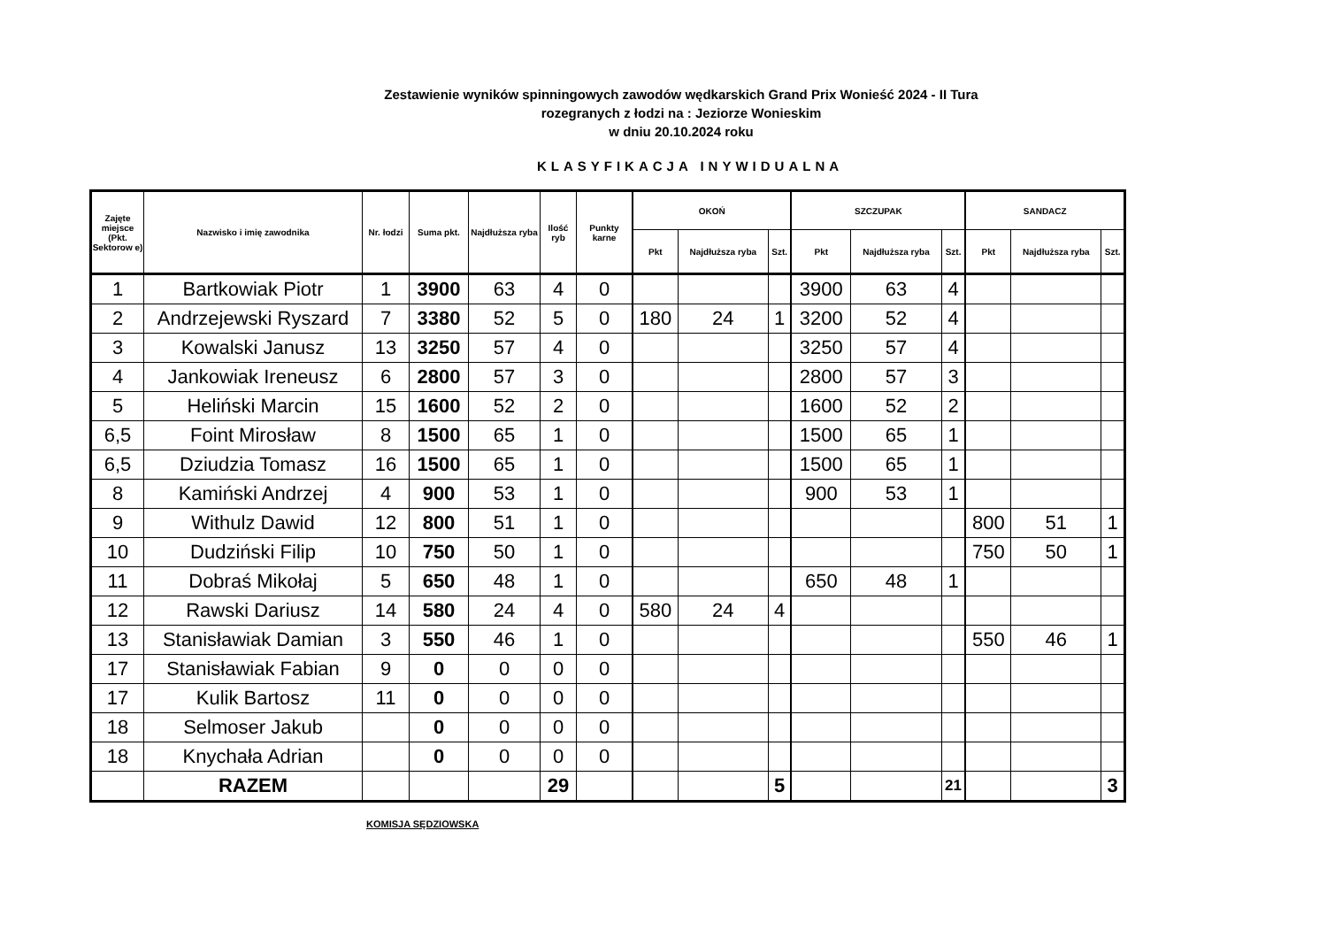Zestawienie wyników spinningowych zawodów wędkarskich Grand Prix Wonieść 2024 - II Tura
rozegranych z łodzi na : Jeziorze Wonieskim
w dniu 20.10.2024 roku
KLASYFIKACJA INYWIDUALNA
| Zajęte miejsce (Pkt. Sektorow e) | Nazwisko i imię zawodnika | Nr. łodzi | Suma pkt. | Najdłuższa ryba | Ilość ryb | Punkty karne | OKOŃ | | | SZCZUPAK | | | SANDACZ | | |
| --- | --- | --- | --- | --- | --- | --- | --- | --- | --- | --- | --- | --- | --- | --- | --- |
| | | | | | | | Pkt | Najdłuższa ryba | Szt. | Pkt | Najdłuższa ryba | Szt. | Pkt | Najdłuższa ryba | Szt. |
| 1 | Bartkowiak Piotr | 1 | 3900 | 63 | 4 | 0 | | | | 3900 | 63 | 4 | | | |
| 2 | Andrzejewski Ryszard | 7 | 3380 | 52 | 5 | 0 | 180 | 24 | 1 | 3200 | 52 | 4 | | | |
| 3 | Kowalski Janusz | 13 | 3250 | 57 | 4 | 0 | | | | 3250 | 57 | 4 | | | |
| 4 | Jankowiak Ireneusz | 6 | 2800 | 57 | 3 | 0 | | | | 2800 | 57 | 3 | | | |
| 5 | Heliński Marcin | 15 | 1600 | 52 | 2 | 0 | | | | 1600 | 52 | 2 | | | |
| 6,5 | Foint Mirosław | 8 | 1500 | 65 | 1 | 0 | | | | 1500 | 65 | 1 | | | |
| 6,5 | Dziudzia Tomasz | 16 | 1500 | 65 | 1 | 0 | | | | 1500 | 65 | 1 | | | |
| 8 | Kamiński Andrzej | 4 | 900 | 53 | 1 | 0 | | | | 900 | 53 | 1 | | | |
| 9 | Withulz Dawid | 12 | 800 | 51 | 1 | 0 | | | | | | | 800 | 51 | 1 |
| 10 | Dudziński Filip | 10 | 750 | 50 | 1 | 0 | | | | | | | 750 | 50 | 1 |
| 11 | Dobraś Mikołaj | 5 | 650 | 48 | 1 | 0 | | | | 650 | 48 | 1 | | | |
| 12 | Rawski Dariusz | 14 | 580 | 24 | 4 | 0 | 580 | 24 | 4 | | | | | | |
| 13 | Stanisławiak Damian | 3 | 550 | 46 | 1 | 0 | | | | | | | 550 | 46 | 1 |
| 17 | Stanisławiak Fabian | 9 | 0 | 0 | 0 | 0 | | | | | | | | | |
| 17 | Kulik Bartosz | 11 | 0 | 0 | 0 | 0 | | | | | | | | | |
| 18 | Selmoser Jakub | | 0 | 0 | 0 | 0 | | | | | | | | | |
| 18 | Knychała Adrian | | 0 | 0 | 0 | 0 | | | | | | | | | |
| | RAZEM | | | | 29 | | | | 5 | | | 21 | | | 3 |
KOMISJA SĘDZIOWSKA